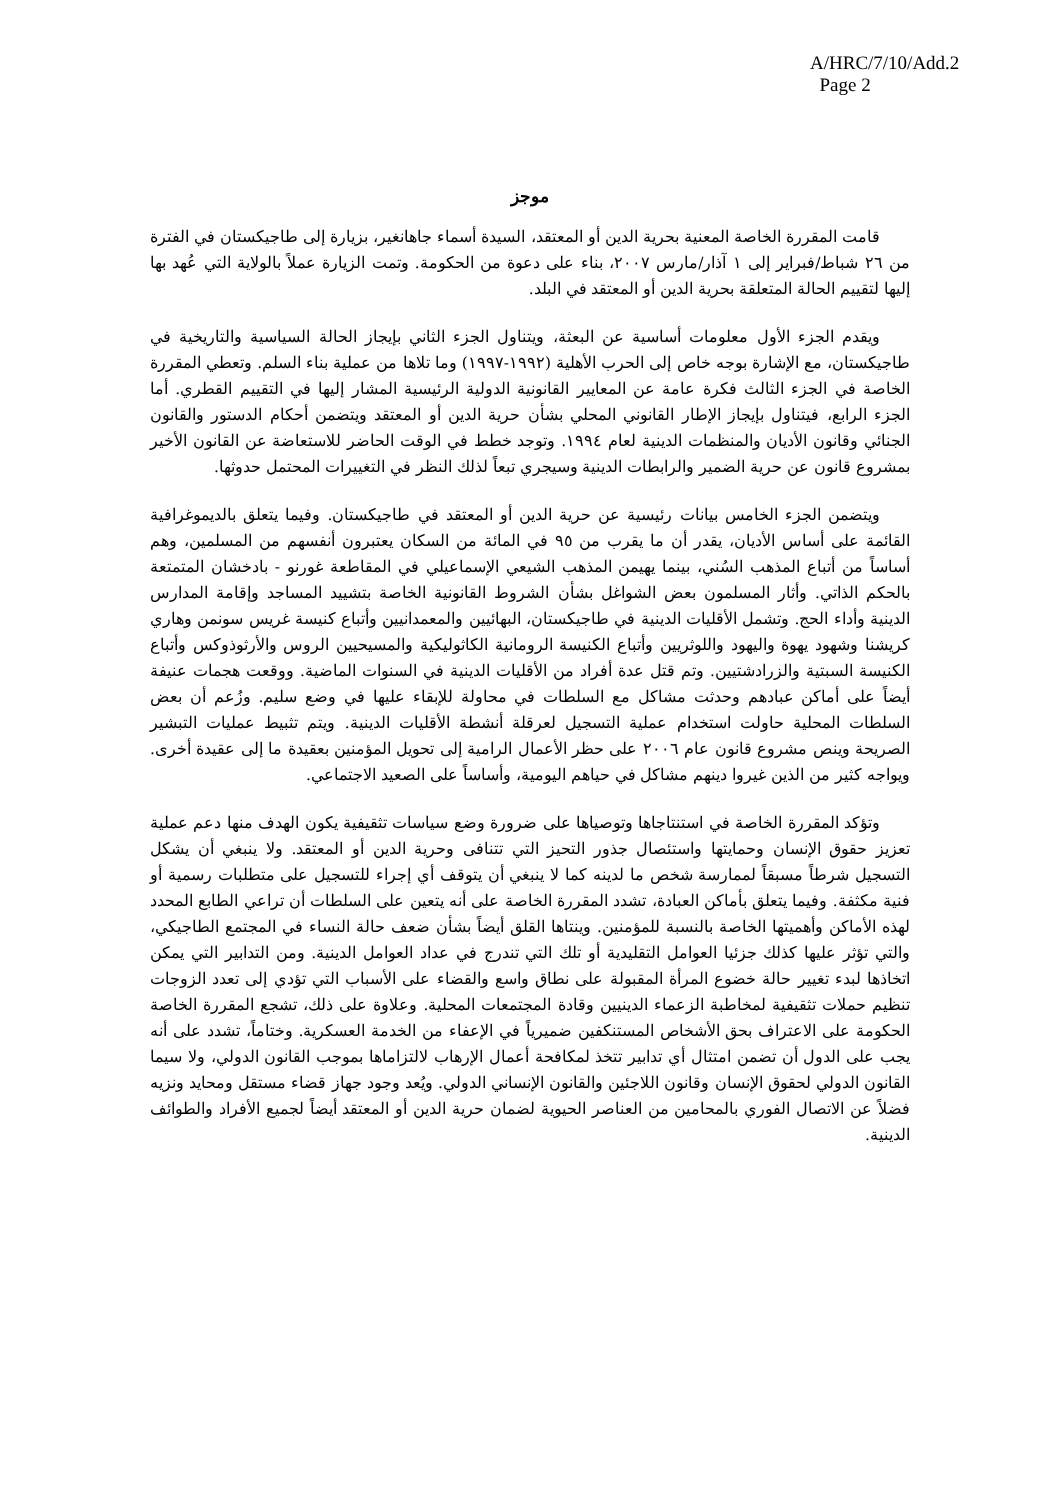A/HRC/7/10/Add.2
Page 2
موجز
قامت المقررة الخاصة المعنية بحرية الدين أو المعتقد، السيدة أسماء جاهانغير، بزيارة إلى طاجيكستان في الفترة من ٢٦ شباط/فبراير إلى ١ آذار/مارس ٢٠٠٧، بناء على دعوة من الحكومة. وتمت الزيارة عملاً بالولاية التي عُهد بها إليها لتقييم الحالة المتعلقة بحرية الدين أو المعتقد في البلد.
ويقدم الجزء الأول معلومات أساسية عن البعثة، ويتناول الجزء الثاني بإيجاز الحالة السياسية والتاريخية في طاجيكستان، مع الإشارة بوجه خاص إلى الحرب الأهلية (١٩٩٢-١٩٩٧) وما تلاها من عملية بناء السلم. وتعطي المقررة الخاصة في الجزء الثالث فكرة عامة عن المعايير القانونية الدولية الرئيسية المشار إليها في التقييم القطري. أما الجزء الرابع، فيتناول بإيجاز الإطار القانوني المحلي بشأن حرية الدين أو المعتقد ويتضمن أحكام الدستور والقانون الجنائي وقانون الأديان والمنظمات الدينية لعام ١٩٩٤. وتوجد خطط في الوقت الحاضر للاستعاضة عن القانون الأخير بمشروع قانون عن حرية الضمير والرابطات الدينية وسيجري تبعاً لذلك النظر في التغييرات المحتمل حدوثها.
ويتضمن الجزء الخامس بيانات رئيسية عن حرية الدين أو المعتقد في طاجيكستان. وفيما يتعلق بالديموغرافية القائمة على أساس الأديان، يقدر أن ما يقرب من ٩٥ في المائة من السكان يعتبرون أنفسهم من المسلمين، وهم أساساً من أتباع المذهب السُني، بينما يهيمن المذهب الشيعي الإسماعيلي في المقاطعة غورنو - بادخشان المتمتعة بالحكم الذاتي. وأثار المسلمون بعض الشواغل بشأن الشروط القانونية الخاصة بتشييد المساجد وإقامة المدارس الدينية وأداء الحج. وتشمل الأقليات الدينية في طاجيكستان، البهائيين والمعمدانيين وأتباع كنيسة غريس سونمن وهاري كريشنا وشهود يهوة واليهود واللوثريين وأتباع الكنيسة الرومانية الكاثوليكية والمسيحيين الروس والأرثوذوكس وأتباع الكنيسة السبتية والزرادشتيين. وتم قتل عدة أفراد من الأقليات الدينية في السنوات الماضية. ووقعت هجمات عنيفة أيضاً على أماكن عبادهم وحدثت مشاكل مع السلطات في محاولة للإبقاء عليها في وضع سليم. وزُعم أن بعض السلطات المحلية حاولت استخدام عملية التسجيل لعرقلة أنشطة الأقليات الدينية. ويتم تثبيط عمليات التبشير الصريحة وينص مشروع قانون عام ٢٠٠٦ على حظر الأعمال الرامية إلى تحويل المؤمنين بعقيدة ما إلى عقيدة أخرى. ويواجه كثير من الذين غيروا دينهم مشاكل في حياهم اليومية، وأساساً على الصعيد الاجتماعي.
وتؤكد المقررة الخاصة في استنتاجاها وتوصياها على ضرورة وضع سياسات تثقيفية يكون الهدف منها دعم عملية تعزيز حقوق الإنسان وحمايتها واستئصال جذور التحيز التي تتنافى وحرية الدين أو المعتقد. ولا ينبغي أن يشكل التسجيل شرطاً مسبقاً لممارسة شخص ما لدينه كما لا ينبغي أن يتوقف أي إجراء للتسجيل على متطلبات رسمية أو فنية مكثفة. وفيما يتعلق بأماكن العبادة، تشدد المقررة الخاصة على أنه يتعين على السلطات أن تراعي الطابع المحدد لهذه الأماكن وأهميتها الخاصة بالنسبة للمؤمنين. وينتاها القلق أيضاً بشأن ضعف حالة النساء في المجتمع الطاجيكي، والتي تؤثر عليها كذلك جزئيا العوامل التقليدية أو تلك التي تندرج في عداد العوامل الدينية. ومن التدابير التي يمكن اتخاذها لبدء تغيير حالة خضوع المرأة المقبولة على نطاق واسع والقضاء على الأسباب التي تؤدي إلى تعدد الزوجات تنظيم حملات تثقيفية لمخاطبة الزعماء الدينيين وقادة المجتمعات المحلية. وعلاوة على ذلك، تشجع المقررة الخاصة الحكومة على الاعتراف بحق الأشخاص المستنكفين ضميرياً في الإعفاء من الخدمة العسكرية. وختاماً، تشدد على أنه يجب على الدول أن تضمن امتثال أي تدابير تتخذ لمكافحة أعمال الإرهاب لالتزاماها بموجب القانون الدولي، ولا سيما القانون الدولي لحقوق الإنسان وقانون اللاجئين والقانون الإنساني الدولي. ويُعد وجود جهاز قضاء مستقل ومحايد ونزيه فضلاً عن الاتصال الفوري بالمحامين من العناصر الحيوية لضمان حرية الدين أو المعتقد أيضاً لجميع الأفراد والطوائف الدينية.